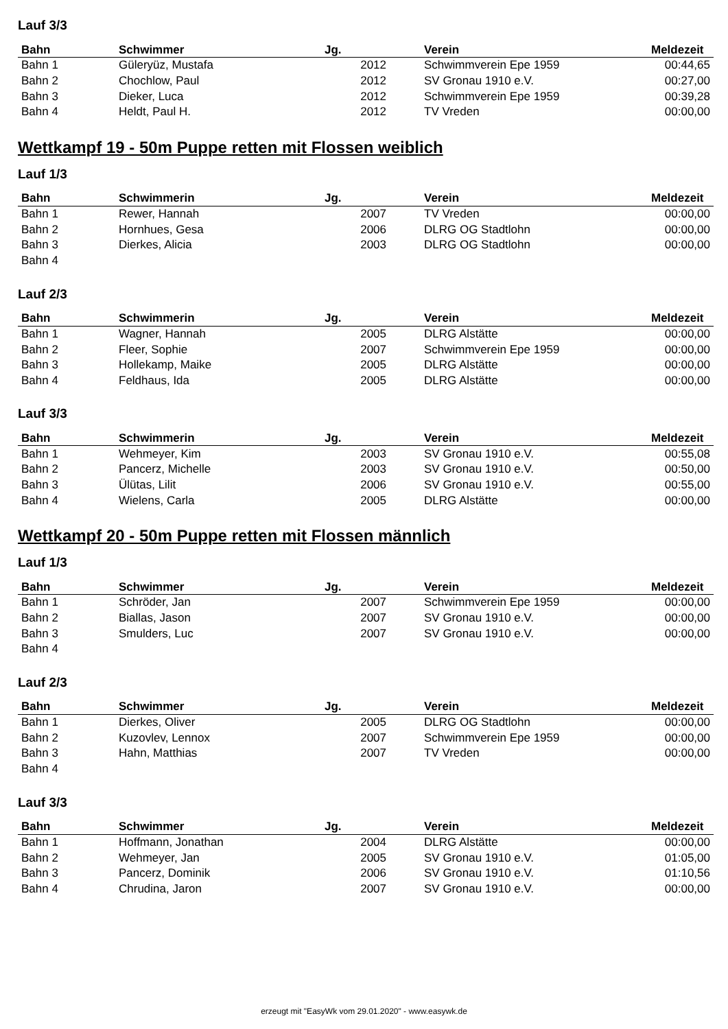Lauf 3/3
| Bahn | Schwimmer | Jg. | Verein | Meldezeit |
| --- | --- | --- | --- | --- |
| Bahn 1 | Güleryüz, Mustafa | 2012 | Schwimmverein Epe 1959 | 00:44,65 |
| Bahn 2 | Chochlow, Paul | 2012 | SV Gronau 1910 e.V. | 00:27,00 |
| Bahn 3 | Dieker, Luca | 2012 | Schwimmverein Epe 1959 | 00:39,28 |
| Bahn 4 | Heldt, Paul H. | 2012 | TV Vreden | 00:00,00 |
Wettkampf 19 - 50m Puppe retten mit Flossen weiblich
Lauf 1/3
| Bahn | Schwimmerin | Jg. | Verein | Meldezeit |
| --- | --- | --- | --- | --- |
| Bahn 1 | Rewer, Hannah | 2007 | TV Vreden | 00:00,00 |
| Bahn 2 | Hornhues, Gesa | 2006 | DLRG OG Stadtlohn | 00:00,00 |
| Bahn 3 | Dierkes, Alicia | 2003 | DLRG OG Stadtlohn | 00:00,00 |
| Bahn 4 | | | | |
Lauf 2/3
| Bahn | Schwimmerin | Jg. | Verein | Meldezeit |
| --- | --- | --- | --- | --- |
| Bahn 1 | Wagner, Hannah | 2005 | DLRG Alstätte | 00:00,00 |
| Bahn 2 | Fleer, Sophie | 2007 | Schwimmverein Epe 1959 | 00:00,00 |
| Bahn 3 | Hollekamp, Maike | 2005 | DLRG Alstätte | 00:00,00 |
| Bahn 4 | Feldhaus, Ida | 2005 | DLRG Alstätte | 00:00,00 |
Lauf 3/3
| Bahn | Schwimmerin | Jg. | Verein | Meldezeit |
| --- | --- | --- | --- | --- |
| Bahn 1 | Wehmeyer, Kim | 2003 | SV Gronau 1910 e.V. | 00:55,08 |
| Bahn 2 | Pancerz, Michelle | 2003 | SV Gronau 1910 e.V. | 00:50,00 |
| Bahn 3 | Ülütas, Lilit | 2006 | SV Gronau 1910 e.V. | 00:55,00 |
| Bahn 4 | Wielens, Carla | 2005 | DLRG Alstätte | 00:00,00 |
Wettkampf 20 - 50m Puppe retten mit Flossen männlich
Lauf 1/3
| Bahn | Schwimmer | Jg. | Verein | Meldezeit |
| --- | --- | --- | --- | --- |
| Bahn 1 | Schröder, Jan | 2007 | Schwimmverein Epe 1959 | 00:00,00 |
| Bahn 2 | Biallas, Jason | 2007 | SV Gronau 1910 e.V. | 00:00,00 |
| Bahn 3 | Smulders, Luc | 2007 | SV Gronau 1910 e.V. | 00:00,00 |
| Bahn 4 | | | | |
Lauf 2/3
| Bahn | Schwimmer | Jg. | Verein | Meldezeit |
| --- | --- | --- | --- | --- |
| Bahn 1 | Dierkes, Oliver | 2005 | DLRG OG Stadtlohn | 00:00,00 |
| Bahn 2 | Kuzovlev, Lennox | 2007 | Schwimmverein Epe 1959 | 00:00,00 |
| Bahn 3 | Hahn, Matthias | 2007 | TV Vreden | 00:00,00 |
| Bahn 4 | | | | |
Lauf 3/3
| Bahn | Schwimmer | Jg. | Verein | Meldezeit |
| --- | --- | --- | --- | --- |
| Bahn 1 | Hoffmann, Jonathan | 2004 | DLRG Alstätte | 00:00,00 |
| Bahn 2 | Wehmeyer, Jan | 2005 | SV Gronau 1910 e.V. | 01:05,00 |
| Bahn 3 | Pancerz, Dominik | 2006 | SV Gronau 1910 e.V. | 01:10,56 |
| Bahn 4 | Chrudina, Jaron | 2007 | SV Gronau 1910 e.V. | 00:00,00 |
erzeugt mit "EasyWk vom 29.01.2020" - www.easywk.de